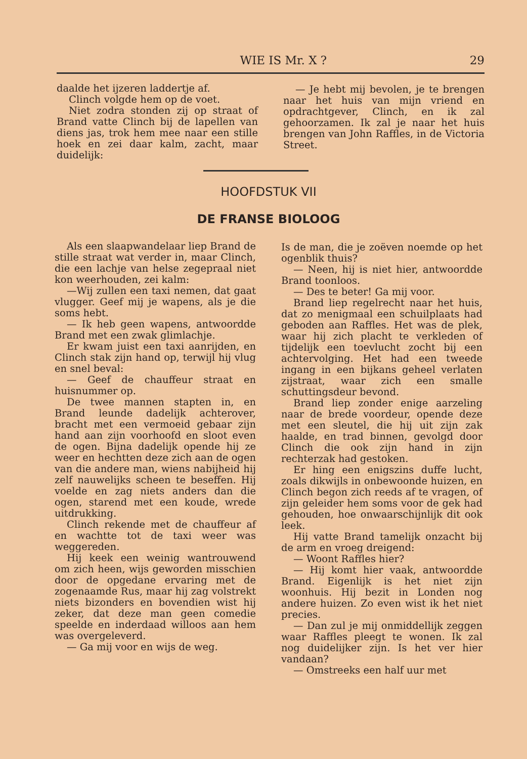WIE IS Mr. X ? 29
daalde het ijzeren laddertje af.
Clinch volgde hem op de voet.
Niet zodra stonden zij op straat of Brand vatte Clinch bij de lapellen van diens jas, trok hem mee naar een stille hoek en zei daar kalm, zacht, maar duidelijk:
— Je hebt mij bevolen, je te brengen naar het huis van mijn vriend en opdrachtgever, Clinch, en ik zal gehoorzamen. Ik zal je naar het huis brengen van John Raffles, in de Victoria Street.
HOOFDSTUK VII
DE FRANSE BIOLOOG
Als een slaapwandelaar liep Brand de stille straat wat verder in, maar Clinch, die een lachje van helse zegepraal niet kon weerhouden, zei kalm:
—Wij zullen een taxi nemen, dat gaat vlugger. Geef mij je wapens, als je die soms hebt.
— Ik heb geen wapens, antwoordde Brand met een zwak glimlachje.
Er kwam juist een taxi aanrijden, en Clinch stak zijn hand op, terwijl hij vlug en snel beval:
— Geef de chauffeur straat en huisnummer op.
De twee mannen stapten in, en Brand leunde dadelijk achterover, bracht met een vermoeid gebaar zijn hand aan zijn voorhoofd en sloot even de ogen. Bijna dadelijk opende hij ze weer en hechtten deze zich aan de ogen van die andere man, wiens nabijheid hij zelf nauwelijks scheen te beseffen. Hij voelde en zag niets anders dan die ogen, starend met een koude, wrede uitdrukking.
Clinch rekende met de chauffeur af en wachtte tot de taxi weer was weggereden.
Hij keek een weinig wantrouwend om zich heen, wijs geworden misschien door de opgedane ervaring met de zogenaamde Rus, maar hij zag volstrekt niets bizonders en bovendien wist hij zeker, dat deze man geen comedie speelde en inderdaad willoos aan hem was overgeleverd.
— Ga mij voor en wijs de weg.
Is de man, die je zoëven noemde op het ogenblik thuis?
— Neen, hij is niet hier, antwoordde Brand toonloos.
— Des te beter! Ga mij voor.
Brand liep regelrecht naar het huis, dat zo menigmaal een schuilplaats had geboden aan Raffles. Het was de plek, waar hij zich placht te verkleden of tijdelijk een toevlucht zocht bij een achtervolging. Het had een tweede ingang in een bijkans geheel verlaten zijstraat, waar zich een smalle schuttingsdeur bevond.
Brand liep zonder enige aarzeling naar de brede voordeur, opende deze met een sleutel, die hij uit zijn zak haalde, en trad binnen, gevolgd door Clinch die ook zijn hand in zijn rechterzak had gestoken.
Er hing een enigszins duffe lucht, zoals dikwijls in onbewoonde huizen, en Clinch begon zich reeds af te vragen, of zijn geleider hem soms voor de gek had gehouden, hoe onwaarschijnlijk dit ook leek.
Hij vatte Brand tamelijk onzacht bij de arm en vroeg dreigend:
— Woont Raffles hier?
— Hij komt hier vaak, antwoordde Brand. Eigenlijk is het niet zijn woonhuis. Hij bezit in Londen nog andere huizen. Zo even wist ik het niet precies.
— Dan zul je mij onmiddellijk zeggen waar Raffles pleegt te wonen. Ik zal nog duidelijker zijn. Is het ver hier vandaan?
— Omstreeks een half uur met